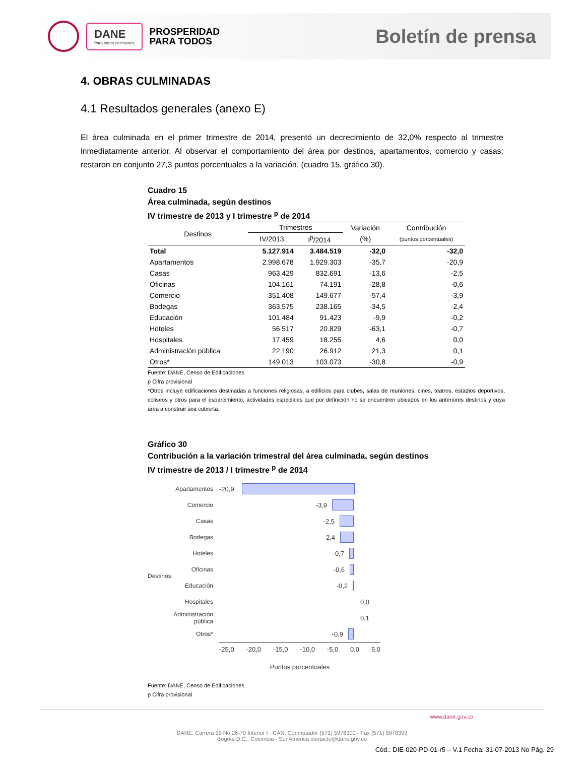DANE
Para tomar decisiones
PROSPERIDAD
PARA TODOS
Boletín de prensa
4. OBRAS CULMINADAS
4.1 Resultados generales (anexo E)
El área culminada en el primer trimestre de 2014, presentó un decrecimiento de 32,0% respecto al trimestre inmediatamente anterior. Al observar el comportamiento del área por destinos, apartamentos, comercio y casas; restaron en conjunto 27,3 puntos porcentuales a la variación. (cuadro 15, gráfico 30).
Cuadro 15
Área culminada, según destinos
IV trimestre de 2013 y I trimestre <sup>p</sup> de 2014
| Destinos | Trimestres | | Variación | Contribución |
| --- | --- | --- | --- | --- |
| | IV/2013 | I<sup>p</sup>/2014 | (%) | (puntos porcentuales) |
| Total | 5.127.914 | 3.484.519 | -32,0 | -32,0 |
| Apartamentos | 2.998.678 | 1.929.303 | -35,7 | -20,9 |
| Casas | 963.429 | 832.691 | -13,6 | -2,5 |
| Oficinas | 104.161 | 74.191 | -28,8 | -0,6 |
| Comercio | 351.408 | 149.677 | -57,4 | -3,9 |
| Bodegas | 363.575 | 238.165 | -34,5 | -2,4 |
| Educación | 101.484 | 91.423 | -9,9 | -0,2 |
| Hoteles | 56.517 | 20.829 | -63,1 | -0,7 |
| Hospitales | 17.459 | 18.255 | 4,6 | 0,0 |
| Administración pública | 22.190 | 26.912 | 21,3 | 0,1 |
| Otros* | 149.013 | 103.073 | -30,8 | -0,9 |
Fuente: DANE, Censo de Edificaciones
p Cifra provisional
*Otros incluye edificaciones destinadas a funciones religiosas, a edificios para clubes, salas de reuniones, cines, teatros, estadios deportivos, coliseos y otros para el esparcimiento, actividades especiales que por definición no se encuentren ubicados en los anteriores destinos y cuya área a construir sea cubierta.
Gráfico 30
Contribución a la variación trimestral del área culminada, según destinos
IV trimestre de 2013 / I trimestre <sup>p</sup> de 2014
Destinos
Apartamentos
Comercio
Casas
Bodegas
Hoteles
Oficinas
Educación
Hospitales
Administración pública
Otros*
-20,9
-3,9
-2,5
-2,4
-0,7
-0,6
-0,2
0,0
0,1
-0,9
-25,0 -20,0 -15,0 -10,0 -5,0 0,0 5,0
Puntos porcentuales
Fuente: DANE, Censo de Edificaciones
p Cifra provisional
www.dane.gov.co
DANE: Carrera 59 No.26-70 Interior I - CAN. Conmutador (571) 5978300 - Fax (571) 5978399
Bogotá D.C., Colombia - Sur América contacto@dane.gov.co
Cód.: DIE-020-PD-01-r5 – V.1 Fecha: 31-07-2013 No Pág. 29